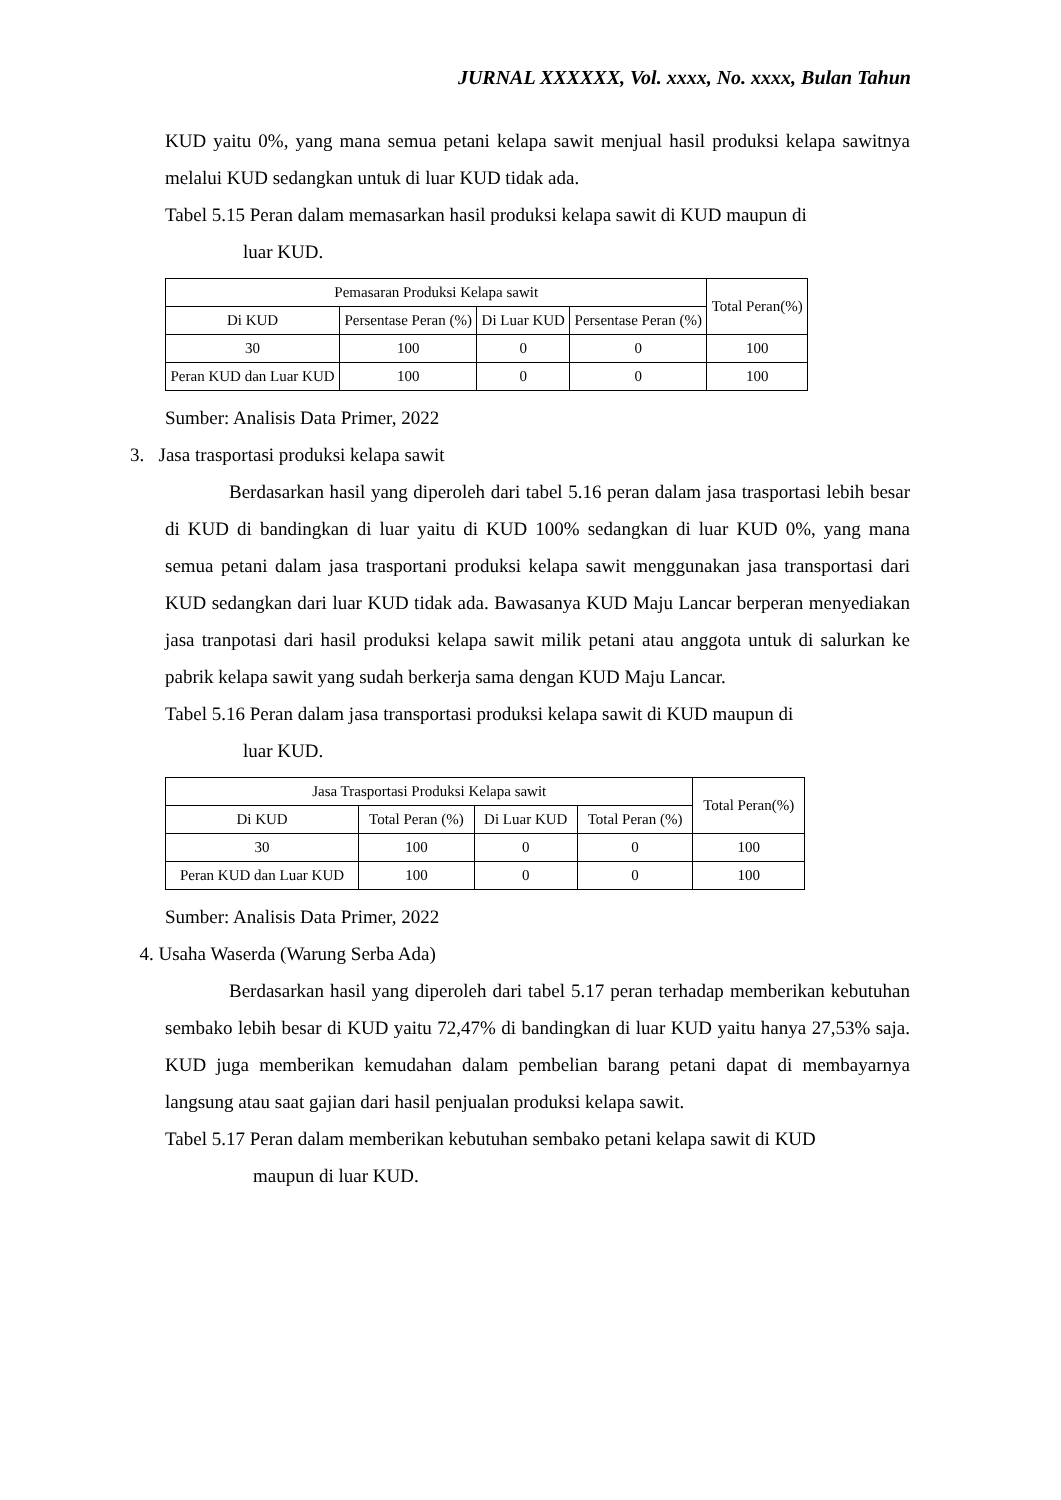JURNAL XXXXXX, Vol. xxxx, No. xxxx, Bulan Tahun
KUD yaitu 0%, yang mana semua petani kelapa sawit menjual hasil produksi kelapa sawitnya melalui KUD sedangkan untuk di luar KUD tidak ada.
Tabel 5.15 Peran dalam memasarkan hasil produksi kelapa sawit di KUD maupun di
luar KUD.
| Pemasaran Produksi Kelapa sawit | | | | Total Peran(%) |
| --- | --- | --- | --- | --- |
| Di KUD | Persentase Peran (%) | Di Luar KUD | Persentase Peran (%) | |
| 30 | 100 | 0 | 0 | 100 |
| Peran KUD dan Luar KUD | 100 | 0 | 0 | 100 |
Sumber: Analisis Data Primer, 2022
3. Jasa trasportasi produksi kelapa sawit
Berdasarkan hasil yang diperoleh dari tabel 5.16 peran dalam jasa trasportasi lebih besar di KUD di bandingkan di luar yaitu di KUD 100% sedangkan di luar KUD 0%, yang mana semua petani dalam jasa trasportani produksi kelapa sawit menggunakan jasa transportasi dari KUD sedangkan dari luar KUD tidak ada. Bawasanya KUD Maju Lancar berperan menyediakan jasa tranpotasi dari hasil produksi kelapa sawit milik petani atau anggota untuk di salurkan ke pabrik kelapa sawit yang sudah berkerja sama dengan KUD Maju Lancar.
Tabel 5.16 Peran dalam jasa transportasi produksi kelapa sawit di KUD maupun di
luar KUD.
| Jasa Trasportasi Produksi Kelapa sawit | | | | Total Peran(%) |
| --- | --- | --- | --- | --- |
| Di KUD | Total Peran (%) | Di Luar KUD | Total Peran (%) | |
| 30 | 100 | 0 | 0 | 100 |
| Peran KUD dan Luar KUD | 100 | 0 | 0 | 100 |
Sumber: Analisis Data Primer, 2022
4. Usaha Waserda (Warung Serba Ada)
Berdasarkan hasil yang diperoleh dari tabel 5.17 peran terhadap memberikan kebutuhan sembako lebih besar di KUD yaitu 72,47% di bandingkan di luar KUD yaitu hanya 27,53% saja. KUD juga memberikan kemudahan dalam pembelian barang petani dapat di membayarnya langsung atau saat gajian dari hasil penjualan produksi kelapa sawit.
Tabel 5.17 Peran dalam memberikan kebutuhan sembako petani kelapa sawit di KUD
maupun di luar KUD.